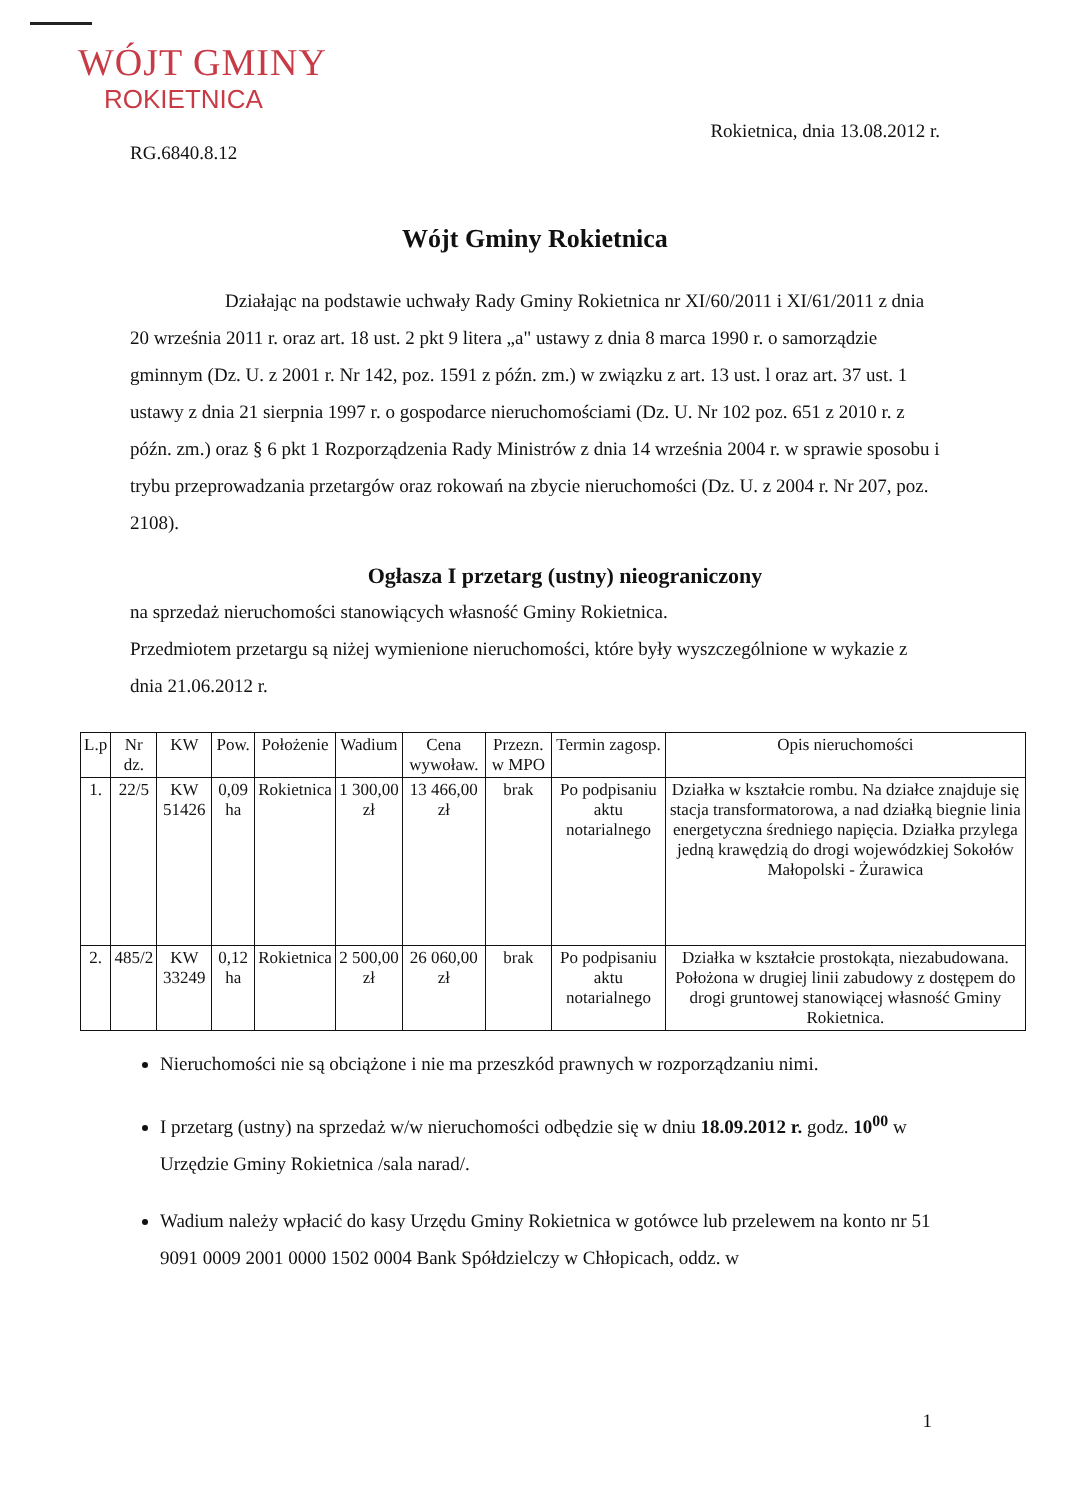WÓJT GMINY
ROKIETNICA
Rokietnica, dnia 13.08.2012 r.
RG.6840.8.12
Wójt Gminy Rokietnica
Działając na podstawie uchwały Rady Gminy Rokietnica nr XI/60/2011 i XI/61/2011 z dnia 20 września 2011 r. oraz art. 18 ust. 2 pkt 9 litera „a" ustawy z dnia 8 marca 1990 r. o samorządzie gminnym (Dz. U. z 2001 r. Nr 142, poz. 1591 z późn. zm.) w związku z art. 13 ust. l oraz art. 37 ust. 1 ustawy z dnia 21 sierpnia 1997 r. o gospodarce nieruchomościami (Dz. U. Nr 102 poz. 651 z 2010 r. z późn. zm.) oraz § 6 pkt 1 Rozporządzenia Rady Ministrów z dnia 14 września 2004 r. w sprawie sposobu i trybu przeprowadzania przetargów oraz rokowań na zbycie nieruchomości (Dz. U. z 2004 r. Nr 207, poz. 2108).
Ogłasza I przetarg (ustny) nieograniczony
na sprzedaż nieruchomości stanowiących własność Gminy Rokietnica.
Przedmiotem przetargu są niżej wymienione nieruchomości, które były wyszczególnione w wykazie z dnia 21.06.2012 r.
| L.p | Nr dz. | KW | Pow. | Położenie | Wadium | Cena wywoław. | Przezn. w MPO | Termin zagosp. | Opis nieruchomości |
| --- | --- | --- | --- | --- | --- | --- | --- | --- | --- |
| 1. | 22/5 | KW 51426 | 0,09 ha | Rokietnica | 1 300,00 zł | 13 466,00 zł | brak | Po podpisaniu aktu notarialnego | Działka w kształcie rombu. Na działce znajduje się stacja transformatorowa, a nad działką biegnie linia energetyczna średniego napięcia. Działka przylega jedną krawędzią do drogi wojewódzkiej Sokołów Małopolski - Żurawica |
| 2. | 485/2 | KW 33249 | 0,12 ha | Rokietnica | 2 500,00 zł | 26 060,00 zł | brak | Po podpisaniu aktu notarialnego | Działka w kształcie prostokąta, niezabudowana. Położona w drugiej linii zabudowy z dostępem do drogi gruntowej stanowiącej własność Gminy Rokietnica. |
Nieruchomości nie są obciążone i nie ma przeszkód prawnych w rozporządzaniu nimi.
I przetarg (ustny) na sprzedaż w/w nieruchomości odbędzie się w dniu 18.09.2012 r. godz. 10<sup>00</sup> w Urzędzie Gminy Rokietnica /sala narad/.
Wadium należy wpłacić do kasy Urzędu Gminy Rokietnica w gotówce lub przelewem na konto nr 51 9091 0009 2001 0000 1502 0004 Bank Spółdzielczy w Chłopicach, oddz. w
1